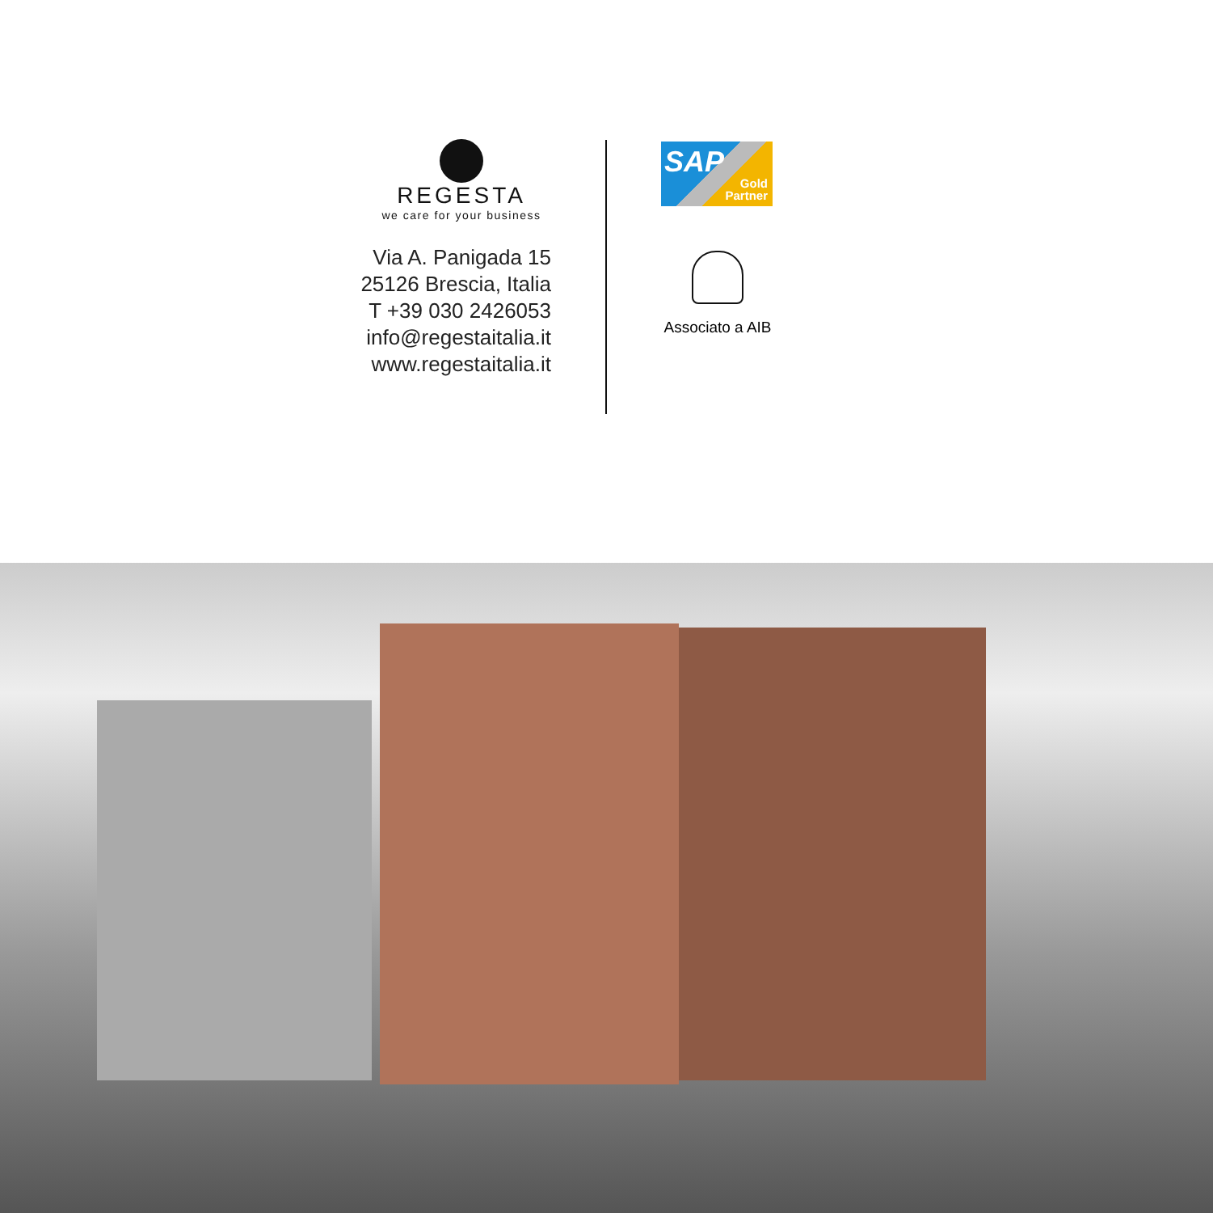REGESTA
we care for your business
Via A. Panigada 15
25126 Brescia, Italia
T +39 030 2426053
info@regestaitalia.it
www.regestaitalia.it
SAP Gold
Partner
Associato a AIB